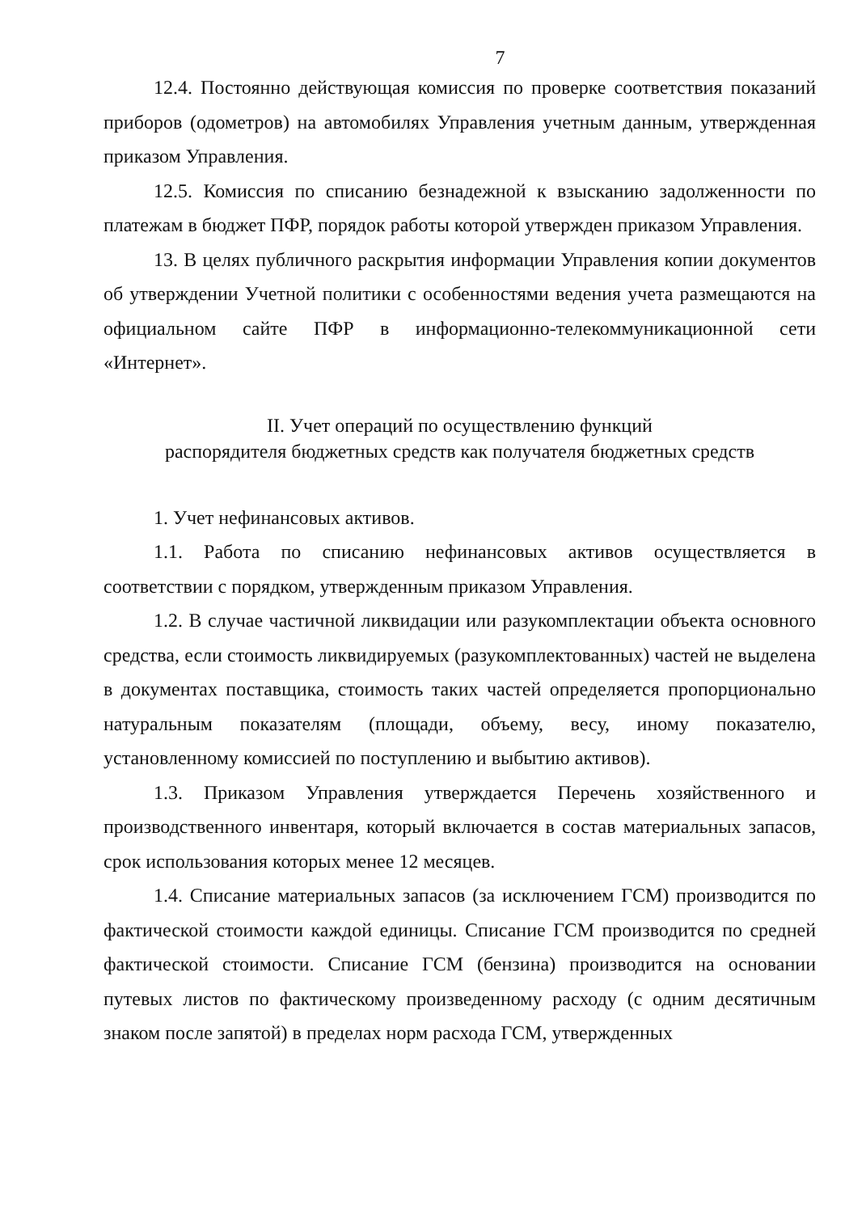7
12.4. Постоянно действующая комиссия по проверке соответствия показаний приборов (одометров) на автомобилях Управления учетным данным, утвержденная приказом Управления.
12.5. Комиссия по списанию безнадежной к взысканию задолженности по платежам в бюджет ПФР, порядок работы которой утвержден приказом Управления.
13. В целях публичного раскрытия информации Управления копии документов об утверждении Учетной политики с особенностями ведения учета размещаются на официальном сайте ПФР в информационно-телекоммуникационной сети «Интернет».
II. Учет операций по осуществлению функций
распорядителя бюджетных средств как получателя бюджетных средств
1. Учет нефинансовых активов.
1.1. Работа по списанию нефинансовых активов осуществляется в соответствии с порядком, утвержденным приказом Управления.
1.2. В случае частичной ликвидации или разукомплектации объекта основного средства, если стоимость ликвидируемых (разукомплектованных) частей не выделена в документах поставщика, стоимость таких частей определяется пропорционально натуральным показателям (площади, объему, весу, иному показателю, установленному комиссией по поступлению и выбытию активов).
1.3. Приказом Управления утверждается Перечень хозяйственного и производственного инвентаря, который включается в состав материальных запасов, срок использования которых менее 12 месяцев.
1.4. Списание материальных запасов (за исключением ГСМ) производится по фактической стоимости каждой единицы. Списание ГСМ производится по средней фактической стоимости. Списание ГСМ (бензина) производится на основании путевых листов по фактическому произведенному расходу (с одним десятичным знаком после запятой) в пределах норм расхода ГСМ, утвержденных